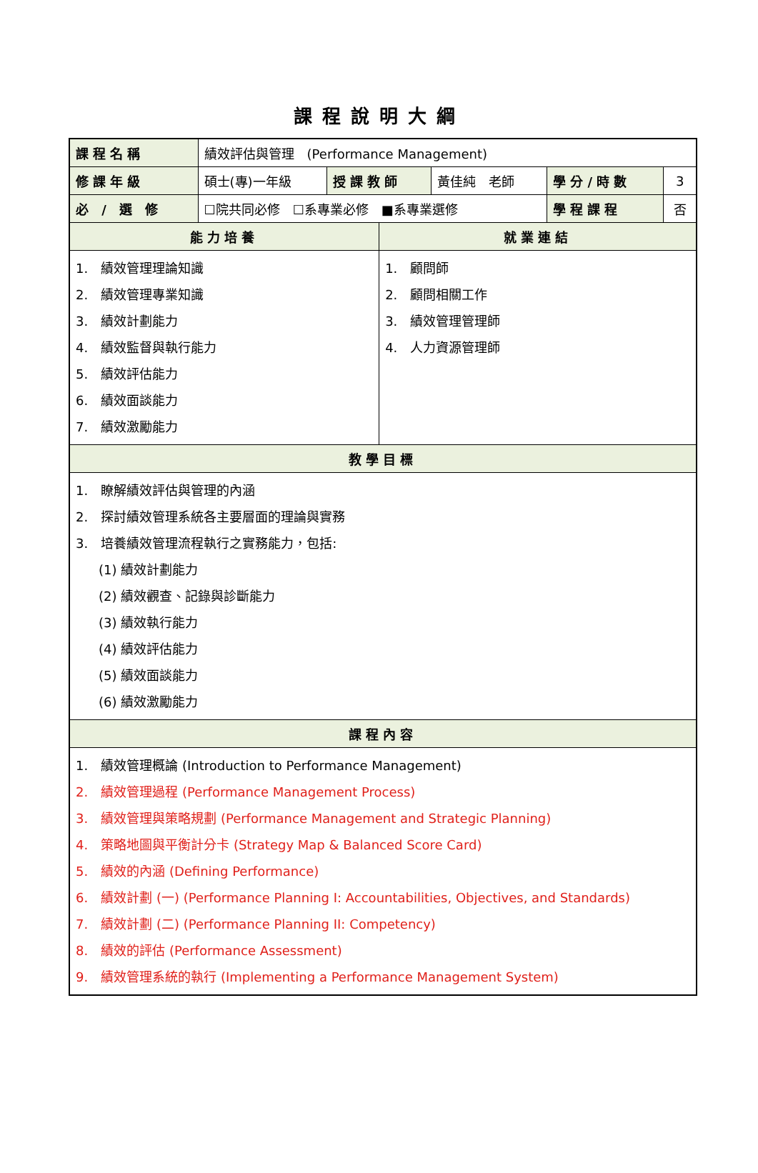課程說明大綱
| 課程名稱 | 績效評估與管理 (Performance Management) | | | | | |
| 修課年級 | 碩士(專)一年級 | 授課教師 | | 黃佳純 老師 | 學分/時數 | 3 |
| 必 / 選 修 | ☐院共同必修 ☐系專業必修 ■系專業選修 | | | | 學程課程 | 否 |
| 能力培養 | | | 就業連結 | | | |
| 1. 績效管理理論知識 2. 績效管理專業知識 3. 績效計劃能力 4. 績效監督與執行能力 5. 績效評估能力 6. 績效面談能力 7. 績效激勵能力 | | | 1. 顧問師 2. 顧問相關工作 3. 績效管理管理師 4. 人力資源管理師 | | | |
| 教學目標 | | | | | | |
| 1. 瞭解績效評估與管理的內涵 2. 探討績效管理系統各主要層面的理論與實務 3. 培養績效管理流程執行之實務能力，包括: (1) 績效計劃能力 (2) 績效觀查、記錄與診斷能力 (3) 績效執行能力 (4) 績效評估能力 (5) 績效面談能力 (6) 績效激勵能力 | | | | | | |
| 課程內容 | | | | | | |
| 1. 績效管理概論 (Introduction to Performance Management) 2. 績效管理過程 (Performance Management Process) 3. 績效管理與策略規劃 (Performance Management and Strategic Planning) 4. 策略地圖與平衡計分卡 (Strategy Map & Balanced Score Card) 5. 績效的內涵 (Defining Performance) 6. 績效計劃 (一) (Performance Planning I: Accountabilities, Objectives, and Standards) 7. 績效計劃 (二) (Performance Planning II: Competency) 8. 績效的評估 (Performance Assessment) 9. 績效管理系統的執行 (Implementing a Performance Management System) | | | | | | |